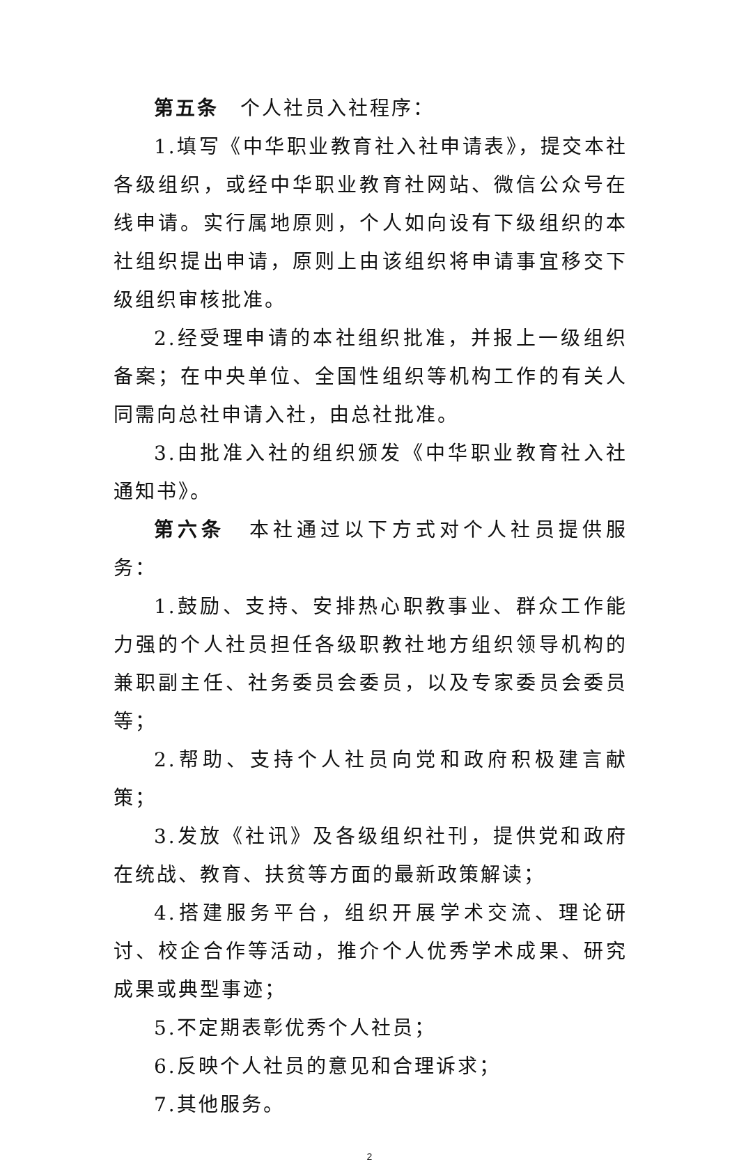第五条　个人社员入社程序：
1.填写《中华职业教育社入社申请表》，提交本社各级组织，或经中华职业教育社网站、微信公众号在线申请。实行属地原则，个人如向设有下级组织的本社组织提出申请，原则上由该组织将申请事宜移交下级组织审核批准。
2.经受理申请的本社组织批准，并报上一级组织备案；在中央单位、全国性组织等机构工作的有关人同需向总社申请入社，由总社批准。
3.由批准入社的组织颁发《中华职业教育社入社通知书》。
第六条　本社通过以下方式对个人社员提供服务：
1.鼓励、支持、安排热心职教事业、群众工作能力强的个人社员担任各级职教社地方组织领导机构的兼职副主任、社务委员会委员，以及专家委员会委员等；
2.帮助、支持个人社员向党和政府积极建言献策；
3.发放《社讯》及各级组织社刊，提供党和政府在统战、教育、扶贫等方面的最新政策解读；
4.搭建服务平台，组织开展学术交流、理论研讨、校企合作等活动，推介个人优秀学术成果、研究成果或典型事迹；
5.不定期表彰优秀个人社员；
6.反映个人社员的意见和合理诉求；
7.其他服务。
2